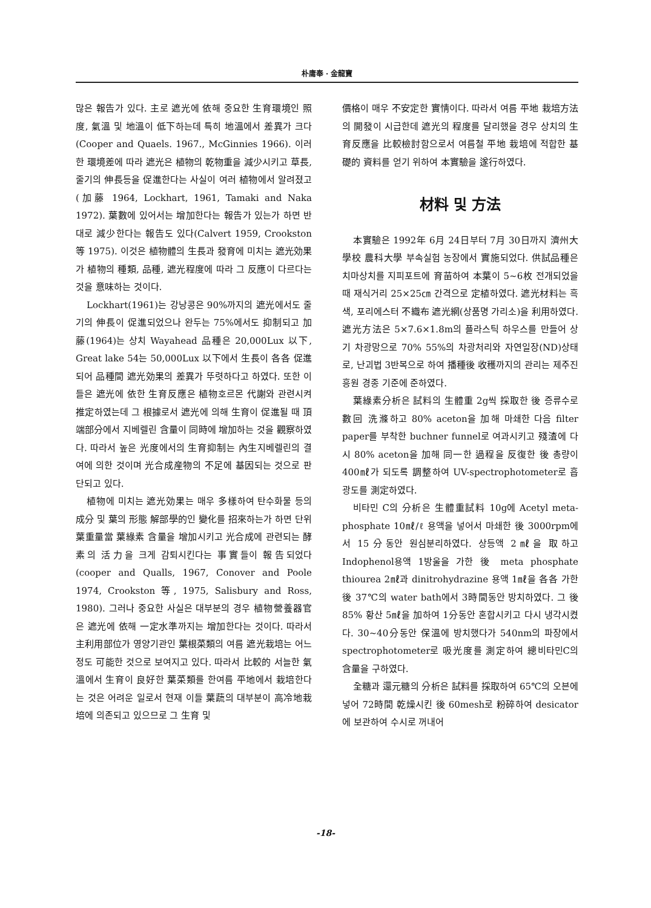朴庸奉 · 金龍寶
많은 報告가 있다. 主로 遮光에 依해 중요한 生育環境인 照度, 氣溫 및 地溫이 低下하는데 특히 地溫에서 差異가 크다(Cooper and Quaels. 1967., McGinnies 1966). 이러한 環境差에 따라 遮光은 植物의 乾物重을 減少시키고 草長, 줄기의 伸長등을 促進한다는 사실이 여러 植物에서 알려졌고(加藤 1964, Lockhart, 1961, Tamaki and Naka 1972). 葉數에 있어서는 增加한다는 報告가 있는가 하면 반대로 減少한다는 報告도 있다(Calvert 1959, Crookston 等 1975). 이것은 植物體의 生長과 發育에 미치는 遮光効果가 植物의 種類, 品種, 遮光程度에 따라 그 反應이 다르다는 것을 意味하는 것이다.
Lockhart(1961)는 강낭콩은 90%까지의 遮光에서도 줄기의 伸長이 促進되었으나 완두는 75%에서도 抑制되고 加藤(1964)는 상치 Wayahead 品種은 20,000Lux 以下, Great lake 54는 50,000Lux 以下에서 生長이 各各 促進되어 品種間 遮光効果의 差異가 뚜렷하다고 하였다. 또한 이들은 遮光에 依한 生育反應은 植物호르몬 代謝와 관련시켜 推定하였는데 그 根據로서 遮光에 의해 生育이 促進될 때 頂端部分에서 지베렐린 含量이 同時에 增加하는 것을 觀察하였다. 따라서 높은 光度에서의 生育抑制는 內生지베렐린의 결여에 의한 것이며 光合成産物의 不足에 基因되는 것으로 판단되고 있다.
植物에 미치는 遮光効果는 매우 多樣하여 탄수화물 등의 成分 및 葉의 形態 解部學的인 變化를 招來하는가 하면 단위 葉重量當 葉綠素 含量을 增加시키고 光合成에 관련되는 酵素의 活力을 크게 감퇴시킨다는 事實들이 報告되었다(cooper and Qualls, 1967, Conover and Poole 1974, Crookston 等, 1975, Salisbury and Ross, 1980). 그러나 중요한 사실은 대부분의 경우 植物營養器官은 遮光에 依해 一定水準까지는 增加한다는 것이다. 따라서 主利用部位가 영양기관인 葉根菜類의 여름 遮光栽培는 어느정도 可能한 것으로 보여지고 있다. 따라서 比較的 서늘한 氣溫에서 生育이 良好한 葉菜類를 한여름 平地에서 栽培한다는 것은 어려운 일로서 현재 이들 葉蔬의 대부분이 高冷地栽培에 의존되고 있으므로 그 生育 및
價格이 매우 不安定한 實情이다. 따라서 여름 平地 栽培方法의 開發이 시급한데 遮光의 程度를 달리했을 경우 상치의 生育反應을 比較檢討함으로서 여름철 平地 栽培에 적합한 基礎的 資料를 얻기 위하여 本實驗을 遂行하였다.
材料 및 方法
本實驗은 1992年 6月 24日부터 7月 30日까지 濟州大學校 農科大學 부속실험 농장에서 實施되었다. 供試品種은 치마상치를 지피포트에 育苗하여 本葉이 5~6枚 전개되었을 때 재식거리 25×25㎝ 간격으로 定植하였다. 遮光材料는 흑색, 포리에스터 不織布 遮光網(상품명 가리소)을 利用하였다. 遮光方法은 5×7.6×1.8m의 플라스틱 하우스를 만들어 상기 차광망으로 70% 55%의 차광처리와 자연일장(ND)상태로, 난괴법 3반복으로 하여 播種後 收穫까지의 관리는 제주진흥원 경종 기준에 준하였다.
葉綠素分析은 試料의 生體重 2g씩 採取한 後 증류수로 數回 洗滌하고 80% aceton을 加해 마쇄한 다음 filter paper를 부착한 buchner funnel로 여과시키고 殘渣에 다시 80% aceton을 加해 同一한 過程을 反復한 後 총량이 400㎖가 되도록 調整하여 UV-spectrophotometer로 흡광도를 測定하였다.
비타민 C의 分析은 生體重試料 10g에 Acetyl meta-phosphate 10㎖/ℓ 용액을 넣어서 마쇄한 後 3000rpm에서 15分동안 원심분리하였다. 상등액 2㎖을 取하고 Indophenol용액 1방울을 가한 後 meta phosphate thiourea 2㎖과 dinitrohydrazine 용액 1㎖을 各各 가한 後 37℃의 water bath에서 3時間동안 방치하였다. 그 後 85% 황산 5㎖을 加하여 1分동안 혼합시키고 다시 냉각시켰다. 30~40分동안 保溫에 방치했다가 540nm의 파장에서 spectrophotometer로 吸光度를 測定하여 總비타민C의 含量을 구하였다.
全糖과 還元糖의 分析은 試料를 採取하여 65℃의 오븐에 넣어 72時間 乾燥시킨 後 60mesh로 粉碎하여 desicator에 보관하여 수시로 꺼내어
-18-